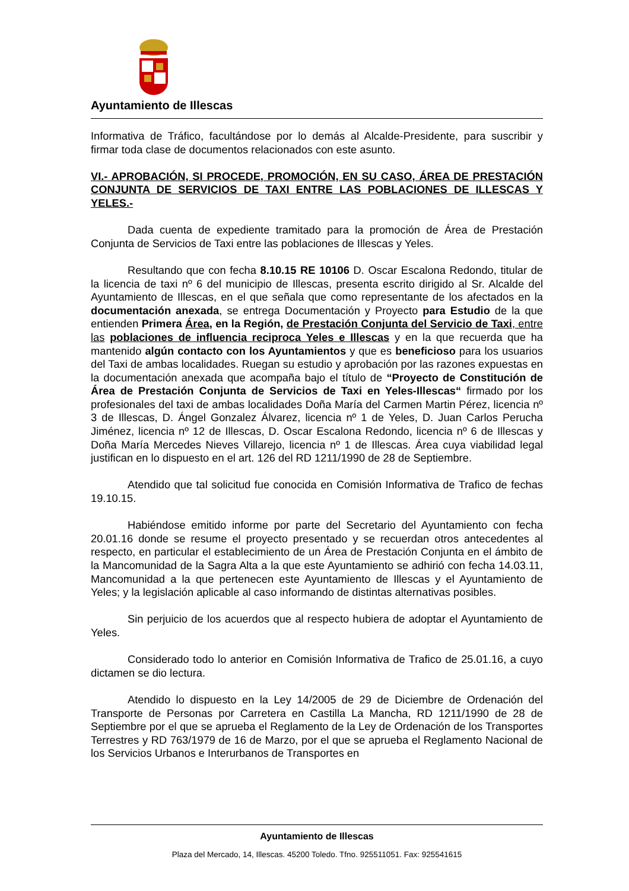Ayuntamiento de Illescas
Informativa de Tráfico, facultándose por lo demás al Alcalde-Presidente, para suscribir y firmar toda clase de documentos relacionados con este asunto.
VI.- APROBACIÓN, SI PROCEDE, PROMOCIÓN, EN SU CASO, ÁREA DE PRESTACIÓN CONJUNTA DE SERVICIOS DE TAXI ENTRE LAS POBLACIONES DE ILLESCAS Y YELES.-
Dada cuenta de expediente tramitado para la promoción de Área de Prestación Conjunta de Servicios de Taxi entre las poblaciones de Illescas y Yeles.
Resultando que con fecha 8.10.15 RE 10106 D. Oscar Escalona Redondo, titular de la licencia de taxi nº 6 del municipio de Illescas, presenta escrito dirigido al Sr. Alcalde del Ayuntamiento de Illescas, en el que señala que como representante de los afectados en la documentación anexada, se entrega Documentación y Proyecto para Estudio de la que entienden Primera Área, en la Región, de Prestación Conjunta del Servicio de Taxi, entre las poblaciones de influencia reciproca Yeles e Illescas y en la que recuerda que ha mantenido algún contacto con los Ayuntamientos y que es beneficioso para los usuarios del Taxi de ambas localidades. Ruegan su estudio y aprobación por las razones expuestas en la documentación anexada que acompaña bajo el título de “Proyecto de Constitución de Área de Prestación Conjunta de Servicios de Taxi en Yeles-Illescas“ firmado por los profesionales del taxi de ambas localidades Doña María del Carmen Martin Pérez, licencia nº 3 de Illescas, D. Ángel Gonzalez Álvarez, licencia nº 1 de Yeles, D. Juan Carlos Perucha Jiménez, licencia nº 12 de Illescas, D. Oscar Escalona Redondo, licencia nº 6 de Illescas y Doña María Mercedes Nieves Villarejo, licencia nº 1 de Illescas. Área cuya viabilidad legal justifican en lo dispuesto en el art. 126 del RD 1211/1990 de 28 de Septiembre.
Atendido que tal solicitud fue conocida en Comisión Informativa de Trafico de fechas 19.10.15.
Habiéndose emitido informe por parte del Secretario del Ayuntamiento con fecha 20.01.16 donde se resume el proyecto presentado y se recuerdan otros antecedentes al respecto, en particular el establecimiento de un Área de Prestación Conjunta en el ámbito de la Mancomunidad de la Sagra Alta a la que este Ayuntamiento se adhirió con fecha 14.03.11, Mancomunidad a la que pertenecen este Ayuntamiento de Illescas y el Ayuntamiento de Yeles; y la legislación aplicable al caso informando de distintas alternativas posibles.
Sin perjuicio de los acuerdos que al respecto hubiera de adoptar el Ayuntamiento de Yeles.
Considerado todo lo anterior en Comisión Informativa de Trafico de 25.01.16, a cuyo dictamen se dio lectura.
Atendido lo dispuesto en la Ley 14/2005 de 29 de Diciembre de Ordenación del Transporte de Personas por Carretera en Castilla La Mancha, RD 1211/1990 de 28 de Septiembre por el que se aprueba el Reglamento de la Ley de Ordenación de los Transportes Terrestres y RD 763/1979 de 16 de Marzo, por el que se aprueba el Reglamento Nacional de los Servicios Urbanos e Interurbanos de Transportes en
Ayuntamiento de Illescas
Plaza del Mercado, 14, Illescas. 45200 Toledo. Tfno. 925511051. Fax: 925541615